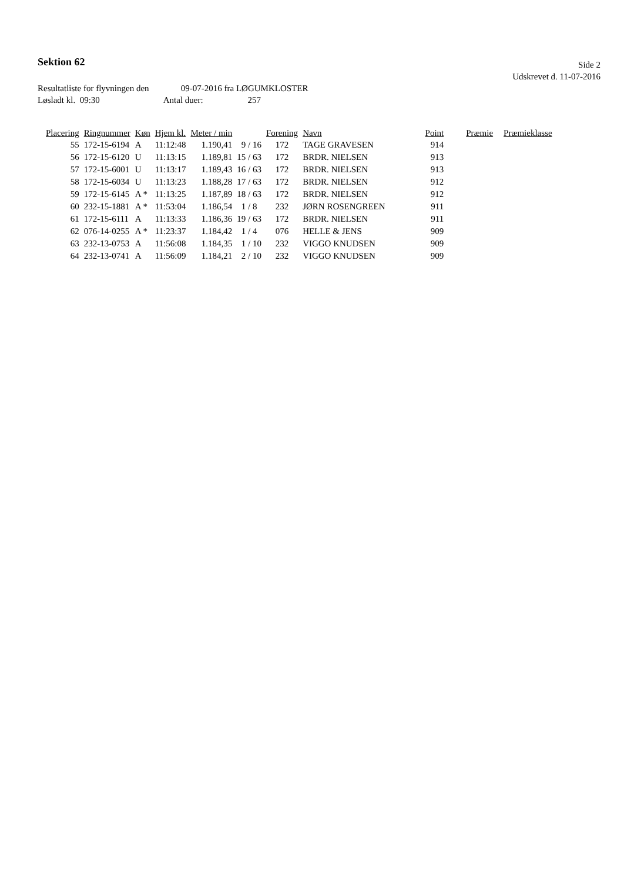Sektion 62
Side 2
Udskrevet d. 11-07-2016
Resultatliste for flyvningen den 09-07-2016 fra LØGUMKLOSTER
Løsladt kl. 09:30 Antal duer: 257
| Placering | Ringnummer | Køn | Hjem kl. | Meter / min | | Forening | Navn | Point | Præmie | Præmieklasse |
| --- | --- | --- | --- | --- | --- | --- | --- | --- | --- | --- |
| 55 | 172-15-6194 | A | 11:12:48 | 1.190,41 | 9 / 16 | 172 | TAGE GRAVESEN | 914 | | |
| 56 | 172-15-6120 | U | 11:13:15 | 1.189,81 | 15 / 63 | 172 | BRDR. NIELSEN | 913 | | |
| 57 | 172-15-6001 | U | 11:13:17 | 1.189,43 | 16 / 63 | 172 | BRDR. NIELSEN | 913 | | |
| 58 | 172-15-6034 | U | 11:13:23 | 1.188,28 | 17 / 63 | 172 | BRDR. NIELSEN | 912 | | |
| 59 | 172-15-6145 | A * | 11:13:25 | 1.187,89 | 18 / 63 | 172 | BRDR. NIELSEN | 912 | | |
| 60 | 232-15-1881 | A * | 11:53:04 | 1.186,54 | 1 / 8 | 232 | JØRN ROSENGREEN | 911 | | |
| 61 | 172-15-6111 | A | 11:13:33 | 1.186,36 | 19 / 63 | 172 | BRDR. NIELSEN | 911 | | |
| 62 | 076-14-0255 | A * | 11:23:37 | 1.184,42 | 1 / 4 | 076 | HELLE & JENS | 909 | | |
| 63 | 232-13-0753 | A | 11:56:08 | 1.184,35 | 1 / 10 | 232 | VIGGO KNUDSEN | 909 | | |
| 64 | 232-13-0741 | A | 11:56:09 | 1.184,21 | 2 / 10 | 232 | VIGGO KNUDSEN | 909 | | |